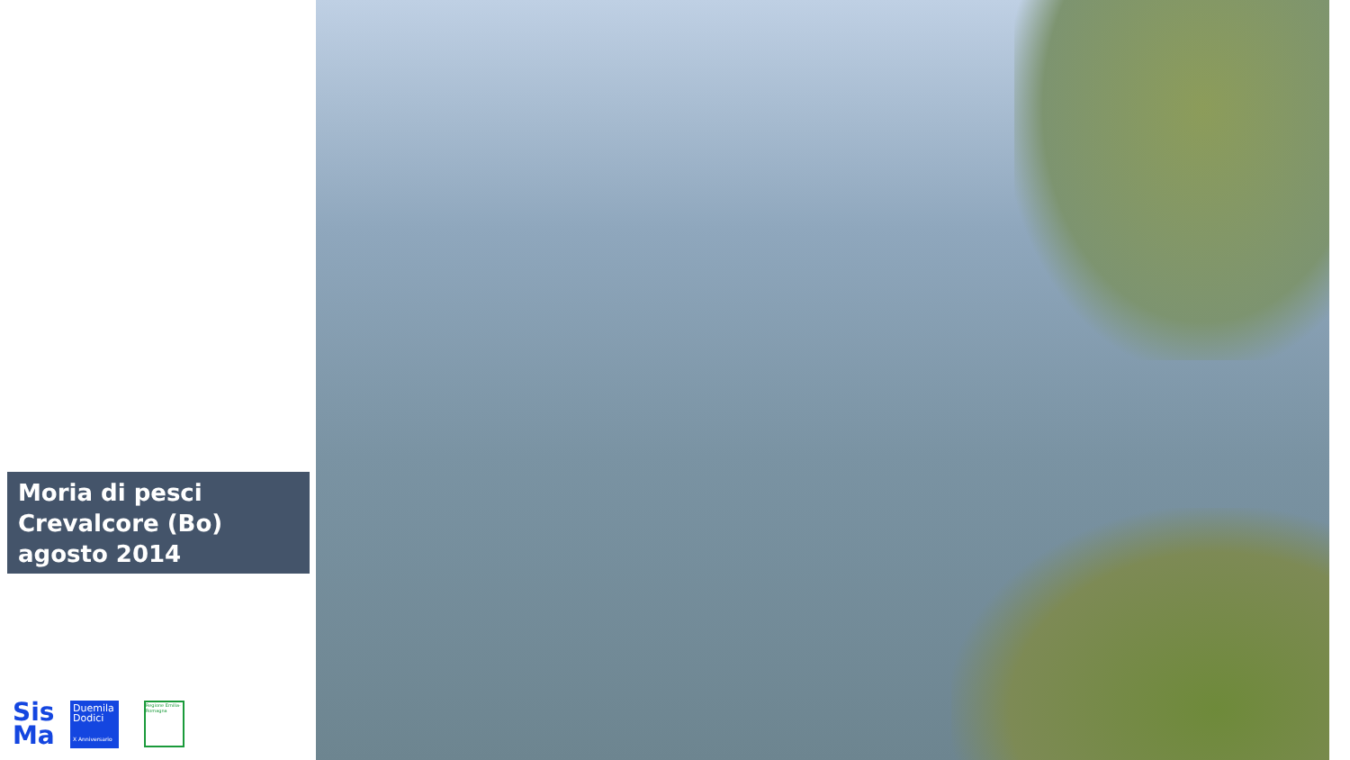Moria di pesci
Crevalcore (Bo)
agosto 2014
Sis
Ma
Duemila
Dodici
X Anniversario
Regione Emilia-Romagna